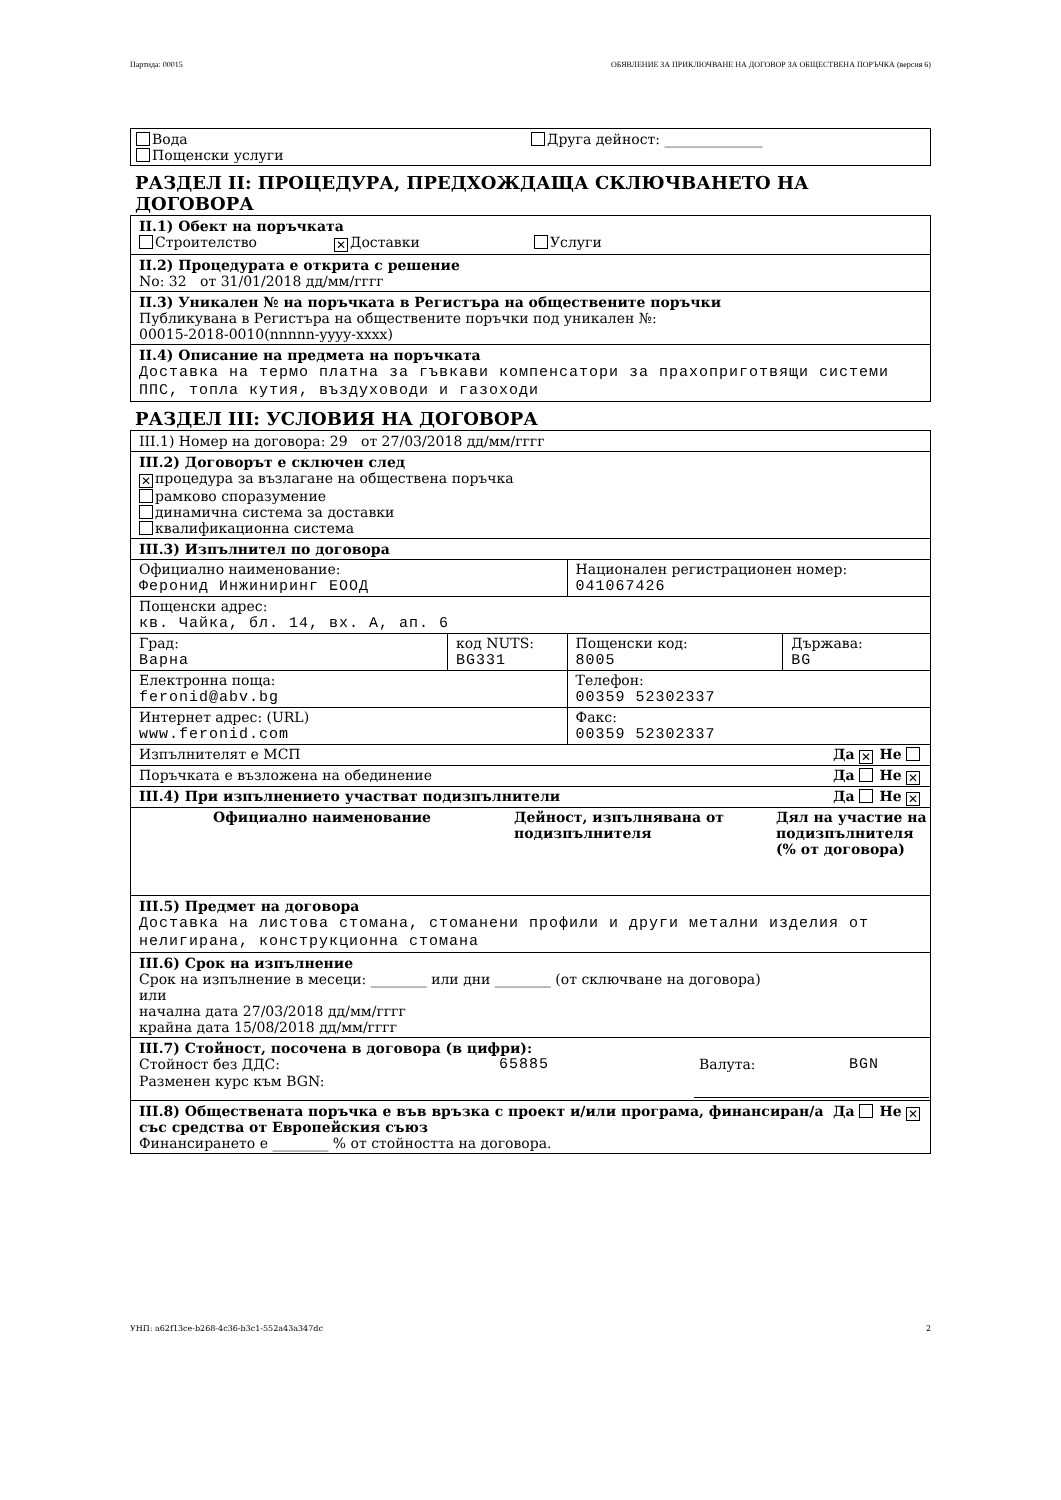Партида: 00015 ОБЯВЛЕНИЕ ЗА ПРИКЛЮЧВАНЕ НА ДОГОВОР ЗА ОБЩЕСТВЕНА ПОРЪЧКА (версия 6)
Вода Друга дейност: ______________
Пощенски услуги
РАЗДЕЛ II: ПРОЦЕДУРА, ПРЕДХОЖДАЩА СКЛЮЧВАНЕТО НА ДОГОВОРА
II.1) Обект на поръчката
Строителство ✕ Доставки Услуги
II.2) Процедурата е открита с решение
No: 32 от 31/01/2018 дд/мм/гггг
II.3) Уникален № на поръчката в Регистъра на обществените поръчки
Публикувана в Регистъра на обществените поръчки под уникален №:
00015-2018-0010(nnnnn-yyyy-xxxx)
II.4) Описание на предмета на поръчката
Доставка на термо платна за гъвкави компенсатори за прахоприготвящи системи ППС, топла кутия, въздуховоди и газоходи
РАЗДЕЛ III: УСЛОВИЯ НА ДОГОВОРА
III.1) Номер на договора: 29 от 27/03/2018 дд/мм/гггг
III.2) Договорът е сключен след
✕ процедура за възлагане на обществена поръчка
рамково споразумение
динамична система за доставки
квалификационна система
III.3) Изпълнител по договора
| Официално наименование: Феронид Инжиниринг ЕООД | | Национален регистрационен номер: 041067426 | |
| Пощенски адрес: кв. Чайка, бл. 14, вх. А, ап. 6 | | | |
| Град: Варна | код NUTS: BG331 | Пощенски код: 8005 | Държава: BG |
| Електронна поща: feronid@abv.bg | | Телефон: 00359 52302337 | |
| Интернет адрес: (URL) www.feronid.com | | Факс: 00359 52302337 | |
| Изпълнителят е МСП Да ✕ Не | | | |
| Поръчката е възложена на обединение Да Не ✕ | | | |
| III.4) При изпълнението участват подизпълнители Да Не ✕ | | | |
| Официално наименование | Дейност, изпълнявана от подизпълнителя | Дял на участие на подизпълнителя (% от договора) |
| --- | --- | --- |
III.5) Предмет на договора
Доставка на листова стомана, стоманени профили и други метални изделия от нелигирана, конструкционна стомана
III.6) Срок на изпълнение
Срок на изпълнение в месеци: ________ или дни ________ (от сключване на договора)
или
начална дата 27/03/2018 дд/мм/гггг
крайна дата 15/08/2018 дд/мм/гггг
III.7) Стойност, посочена в договора (в цифри):
Стойност без ДДС: 65885 Валута: BGN
Разменен курс към BGN:
Да Не ✕ III.8) Обществената поръчка е във връзка с проект и/или програма, финансиран/а със средства от Европейския съюз
Финансирането е ________ % от стойността на договора.
УНП: a62f13ce-b268-4c36-b3c1-552a43a347dc 2